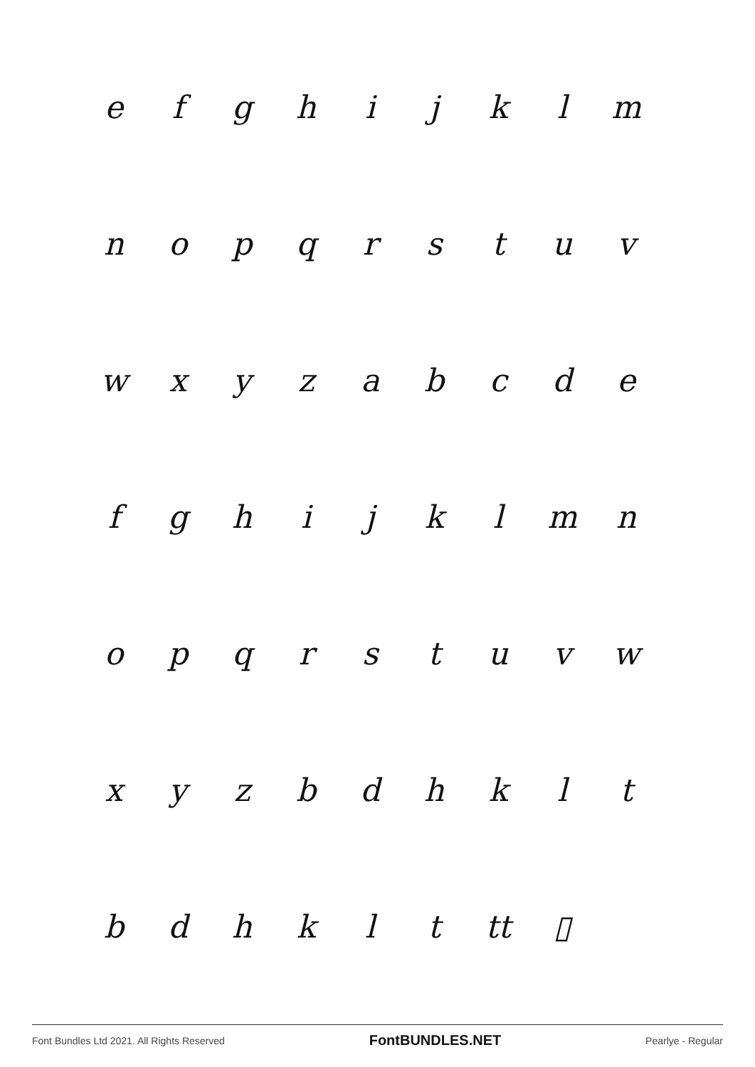efghijklm
nopqrstuv
wxyzabcde
fghijklmn
opqrstuvw
xyzbdhklt
bdhklt tt ▯
Font Bundles Ltd 2021. All Rights Reserved FontBUNDLES.NET Pearlye - Regular